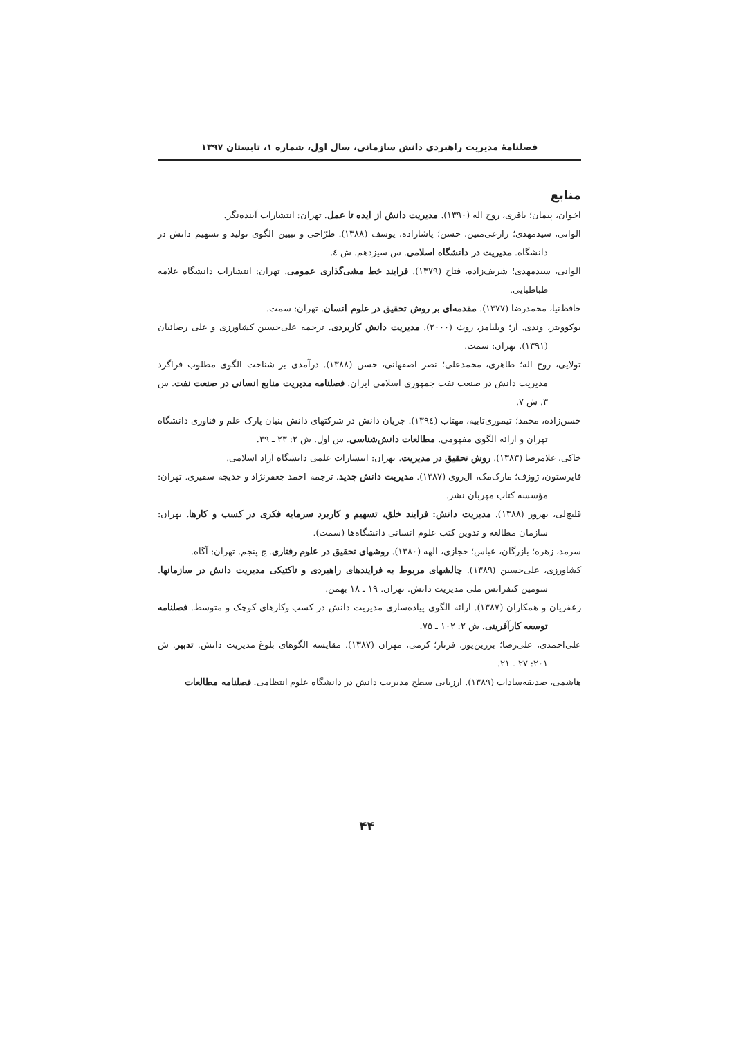فصلنامهٔ مدیریت راهبردی دانش سازمانی، سال اول، شماره ۱، تابستان ۱۳۹۷
منابع
اخوان، پیمان؛ باقری، روح اله (۱۳۹۰). مدیریت دانش از ایده تا عمل. تهران: انتشارات آینده‌نگر.
الوانی، سیدمهدی؛ زارعی‌متین، حسن؛ پاشازاده، یوسف (۱۳۸۸). طرّاحی و تبیین الگوی تولید و تسهیم دانش در دانشگاه. مدیریت در دانشگاه اسلامی. س سیزدهم. ش ٤.
الوانی، سیدمهدی؛ شریف‌زاده، فتاح (۱۳۷۹). فرایند خط مشی‌گذاری عمومی. تهران: انتشارات دانشگاه علامه طباطبایی.
حافظ‌نیا، محمدرضا (۱۳۷۷). مقدمه‌ای بر روش تحقیق در علوم انسان. تهران: سمت.
بوکوویتز، وندی. آر؛ ویلیامز، روث (۲۰۰۰). مدیریت دانش کاربردی. ترجمه علی‌حسین کشاورزی و علی رضائیان (۱۳۹۱). تهران: سمت.
تولایی، روح اله؛ طاهری، محمدعلی؛ نصر اصفهانی، حسن (۱۳۸۸). درآمدی بر شناخت الگوی مطلوب فراگرد مدیریت دانش در صنعت نفت جمهوری اسلامی ایران. فصلنامه مدیریت منابع انسانی در صنعت نفت. س ۳. ش ۷.
حسن‌زاده، محمد؛ تیموری‌تابیه، مهتاب (۱۳۹٤). جریان دانش در شرکتهای دانش بنیان پارک علم و فناوری دانشگاه تهران و ارائه الگوی مفهومی. مطالعات دانش‌شناسی. س اول. ش ۲: ۲۳ ـ ۳۹.
خاکی، غلامرضا (۱۳۸۳). روش تحقیق در مدیریت. تهران: انتشارات علمی دانشگاه آزاد اسلامی.
فایرستون، ژوزف؛ مارک‌مک، ال‌روی (۱۳۸۷). مدیریت دانش جدید. ترجمه احمد جعفرنژاد و خدیجه سفیری. تهران: مؤسسه کتاب مهربان نشر.
قلیچ‌لی، بهروز (۱۳۸۸). مدیریت دانش: فرایند خلق، تسهیم و کاربرد سرمایه فکری در کسب و کارها. تهران: سازمان مطالعه و تدوین کتب علوم انسانی دانشگاه‌ها (سمت).
سرمد، زهره؛ بازرگان، عباس؛ حجازی، الهه (۱۳۸۰). روشهای تحقیق در علوم رفتاری. چ پنجم. تهران: آگاه.
کشاورزی، علی‌حسین (۱۳۸۹). چالشهای مربوط به فرایندهای راهبردی و تاکتیکی مدیریت دانش در سازمانها. سومین کنفرانس ملی مدیریت دانش. تهران. ۱۹ ـ ۱۸ بهمن.
زعفریان و همکاران (۱۳۸۷). ارائه الگوی پیاده‌سازی مدیریت دانش در کسب وکارهای کوچک و متوسط. فصلنامه توسعه کارآفرینی. ش ۲: ۱۰۲ ـ ۷۵.
علی‌احمدی، علی‌رضا؛ برزین‌پور، فرناز؛ کرمی، مهران (۱۳۸۷). مقایسه الگوهای بلوغ مدیریت دانش. تدبیر. ش ۲۰۱: ۲۷ ـ ۲۱.
هاشمی، صدیقه‌سادات (۱۳۸۹). ارزیابی سطح مدیریت دانش در دانشگاه علوم انتظامی. فصلنامه مطالعات
۴۴